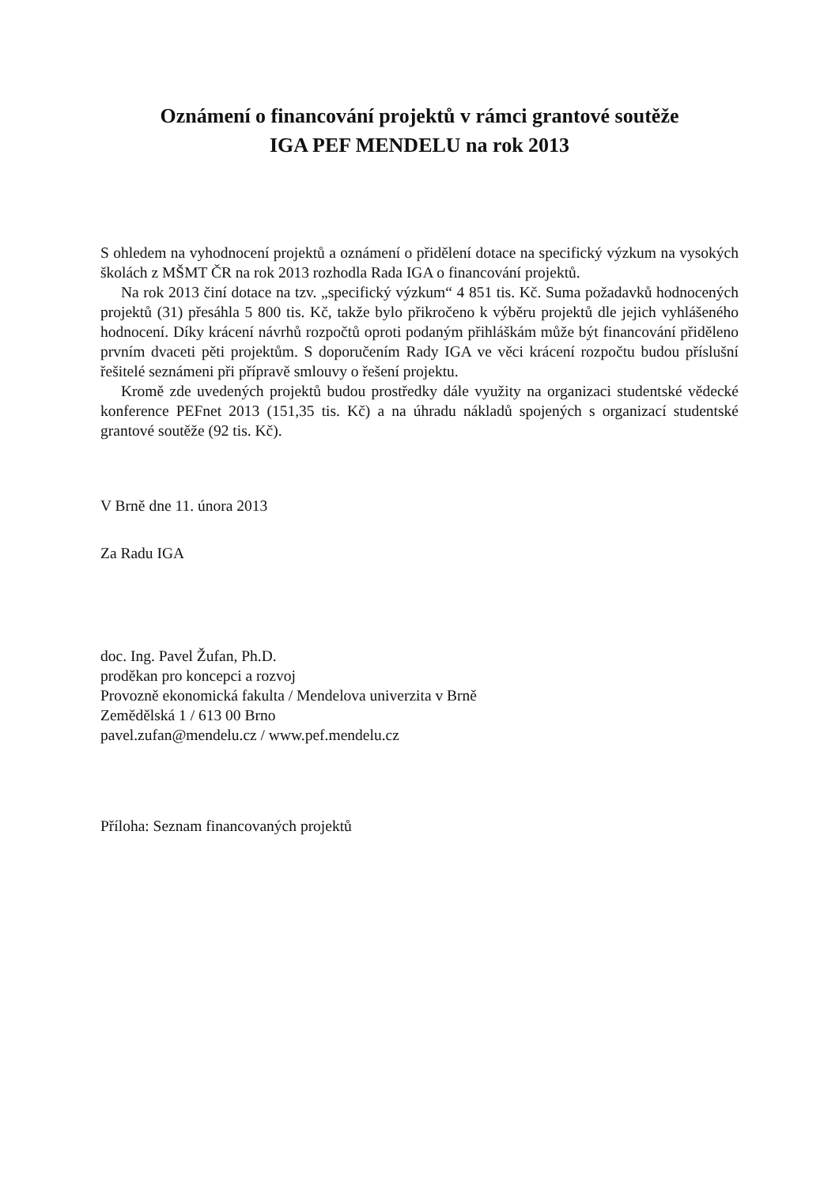Oznámení o financování projektů v rámci grantové soutěže
IGA PEF MENDELU na rok 2013
S ohledem na vyhodnocení projektů a oznámení o přidělení dotace na specifický výzkum na vysokých školách z MŠMT ČR na rok 2013 rozhodla Rada IGA o financování projektů.
Na rok 2013 činí dotace na tzv. „specifický výzkum“ 4 851 tis. Kč. Suma požadavků hodnocených projektů (31) přesáhla 5 800 tis. Kč, takže bylo přikročeno k výběru projektů dle jejich vyhlášeného hodnocení. Díky krácení návrhů rozpočtů oproti podaným přihláškám může být financování přiděleno prvním dvaceti pěti projektům. S doporučením Rady IGA ve věci krácení rozpočtu budou příslušní řešitelé seznámeni při přípravě smlouvy o řešení projektu.
Kromě zde uvedených projektů budou prostředky dále využity na organizaci studentské vědecké konference PEFnet 2013 (151,35 tis. Kč) a na úhradu nákladů spojených s organizací studentské grantové soutěže (92 tis. Kč).
V Brně dne 11. února 2013
Za Radu IGA
doc. Ing. Pavel Žufan, Ph.D.
proděkan pro koncepci a rozvoj
Provozně ekonomická fakulta / Mendelova univerzita v Brně
Zemědělská 1 / 613 00 Brno
pavel.zufan@mendelu.cz / www.pef.mendelu.cz
Příloha: Seznam financovaných projektů